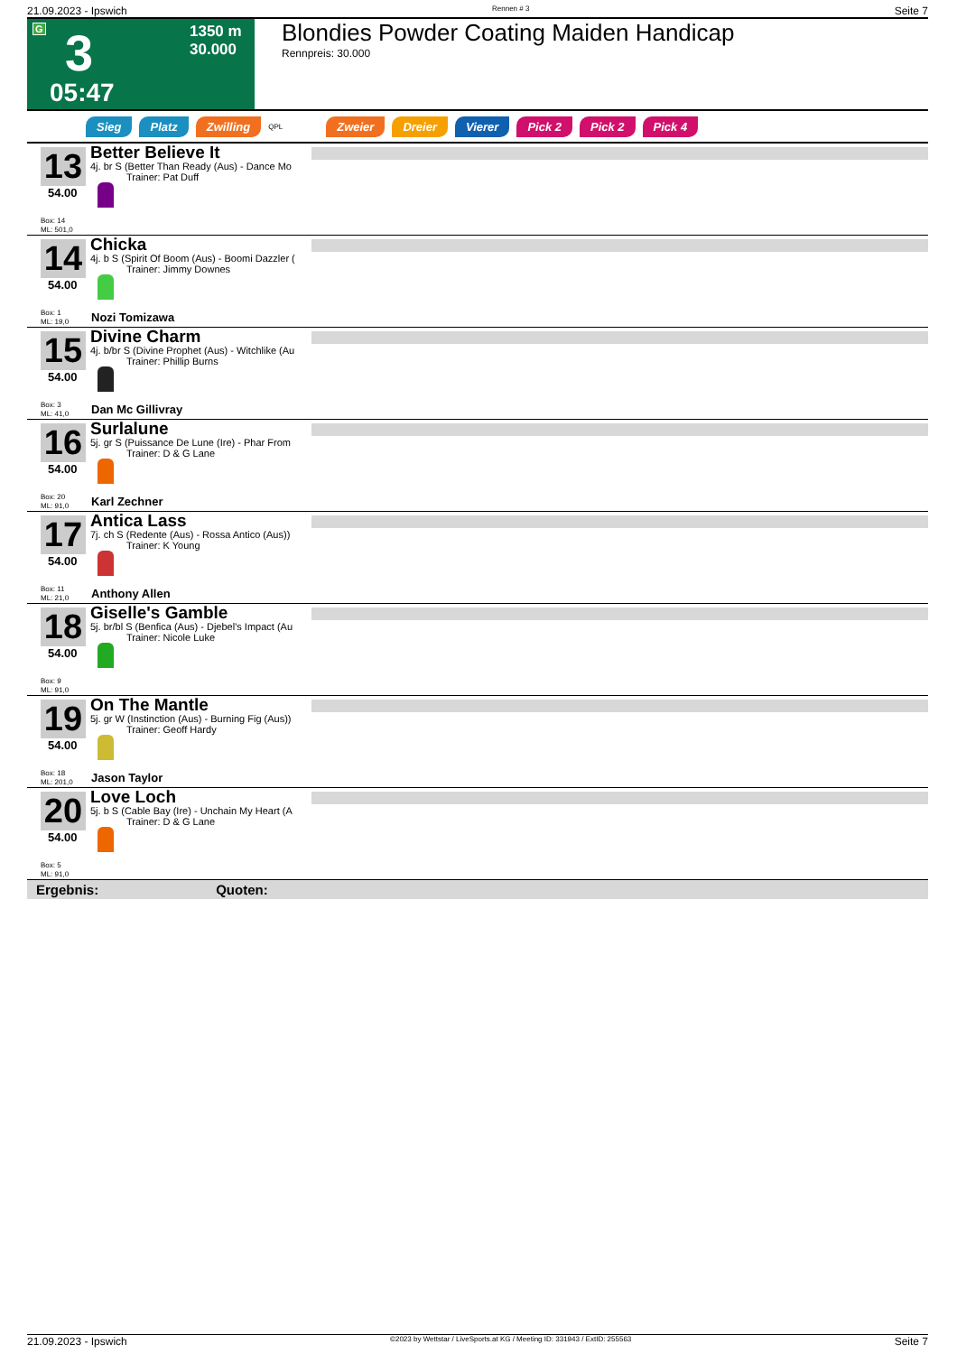21.09.2023 - Ipswich Rennen # 3 Seite 7
G 3 1350 m
30.000
05:47
Blondies Powder Coating Maiden Handicap
Rennpreis: 30.000
Sieg Platz Zwilling QPL Zweier Dreier Vierer Pick 2 Pick 2 Pick 4
13
54.00
Box: 14
ML: 501,0
Better Believe It
4j. br S (Better Than Ready (Aus) - Dance Mo
Trainer: Pat Duff
14
54.00
Box: 1
ML: 19,0
Chicka
4j. b S (Spirit Of Boom (Aus) - Boomi Dazzler (
Trainer: Jimmy Downes
Nozi Tomizawa
15
54.00
Box: 3
ML: 41,0
Divine Charm
4j. b/br S (Divine Prophet (Aus) - Witchlike (Au
Trainer: Phillip Burns
Dan Mc Gillivray
16
54.00
Box: 20
ML: 91,0
Surlalune
5j. gr S (Puissance De Lune (Ire) - Phar From
Trainer: D & G Lane
Karl Zechner
17
54.00
Box: 11
ML: 21,0
Antica Lass
7j. ch S (Redente (Aus) - Rossa Antico (Aus))
Trainer: K Young
Anthony Allen
18
54.00
Box: 9
ML: 91,0
Giselle's Gamble
5j. br/bl S (Benfica (Aus) - Djebel's Impact (Au
Trainer: Nicole Luke
19
54.00
Box: 18
ML: 201,0
On The Mantle
5j. gr W (Instinction (Aus) - Burning Fig (Aus))
Trainer: Geoff Hardy
Jason Taylor
20
54.00
Box: 5
ML: 91,0
Love Loch
5j. b S (Cable Bay (Ire) - Unchain My Heart (A
Trainer: D & G Lane
Ergebnis: Quoten:
21.09.2023 - Ipswich ©2023 by Wettstar / LiveSports.at KG / Meeting ID: 331943 / ExtID: 255563 Seite 7